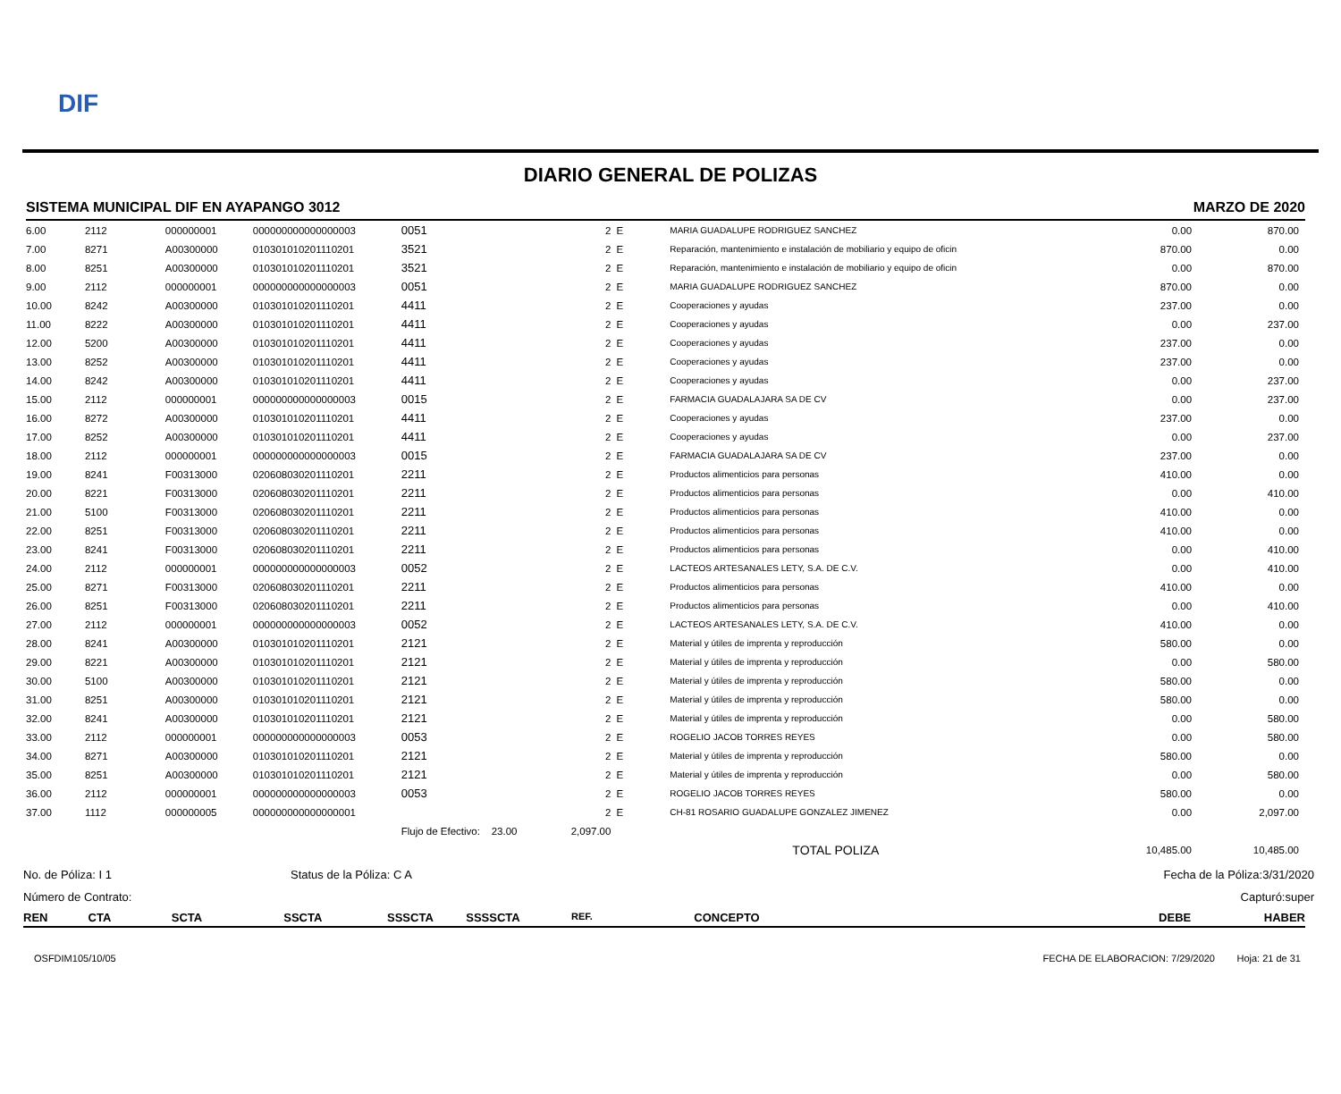DIF
DIARIO GENERAL DE POLIZAS
SISTEMA MUNICIPAL DIF EN AYAPANGO 3012 MARZO DE 2020
| 6.00 | 2112 | 000000001 | 000000000000000003 | 0051 | 2 | E | MARIA GUADALUPE RODRIGUEZ SANCHEZ | 0.00 | 870.00 |
| 7.00 | 8271 | A00300000 | 010301010201110201 | 3521 | 2 | E | Reparación, mantenimiento e instalación de mobiliario y equipo de oficin | 870.00 | 0.00 |
| 8.00 | 8251 | A00300000 | 010301010201110201 | 3521 | 2 | E | Reparación, mantenimiento e instalación de mobiliario y equipo de oficin | 0.00 | 870.00 |
| 9.00 | 2112 | 000000001 | 000000000000000003 | 0051 | 2 | E | MARIA GUADALUPE RODRIGUEZ SANCHEZ | 870.00 | 0.00 |
| 10.00 | 8242 | A00300000 | 010301010201110201 | 4411 | 2 | E | Cooperaciones y ayudas | 237.00 | 0.00 |
| 11.00 | 8222 | A00300000 | 010301010201110201 | 4411 | 2 | E | Cooperaciones y ayudas | 0.00 | 237.00 |
| 12.00 | 5200 | A00300000 | 010301010201110201 | 4411 | 2 | E | Cooperaciones y ayudas | 237.00 | 0.00 |
| 13.00 | 8252 | A00300000 | 010301010201110201 | 4411 | 2 | E | Cooperaciones y ayudas | 237.00 | 0.00 |
| 14.00 | 8242 | A00300000 | 010301010201110201 | 4411 | 2 | E | Cooperaciones y ayudas | 0.00 | 237.00 |
| 15.00 | 2112 | 000000001 | 000000000000000003 | 0015 | 2 | E | FARMACIA GUADALAJARA SA DE CV | 0.00 | 237.00 |
| 16.00 | 8272 | A00300000 | 010301010201110201 | 4411 | 2 | E | Cooperaciones y ayudas | 237.00 | 0.00 |
| 17.00 | 8252 | A00300000 | 010301010201110201 | 4411 | 2 | E | Cooperaciones y ayudas | 0.00 | 237.00 |
| 18.00 | 2112 | 000000001 | 000000000000000003 | 0015 | 2 | E | FARMACIA GUADALAJARA SA DE CV | 237.00 | 0.00 |
| 19.00 | 8241 | F00313000 | 020608030201110201 | 2211 | 2 | E | Productos alimenticios para personas | 410.00 | 0.00 |
| 20.00 | 8221 | F00313000 | 020608030201110201 | 2211 | 2 | E | Productos alimenticios para personas | 0.00 | 410.00 |
| 21.00 | 5100 | F00313000 | 020608030201110201 | 2211 | 2 | E | Productos alimenticios para personas | 410.00 | 0.00 |
| 22.00 | 8251 | F00313000 | 020608030201110201 | 2211 | 2 | E | Productos alimenticios para personas | 410.00 | 0.00 |
| 23.00 | 8241 | F00313000 | 020608030201110201 | 2211 | 2 | E | Productos alimenticios para personas | 0.00 | 410.00 |
| 24.00 | 2112 | 000000001 | 000000000000000003 | 0052 | 2 | E | LACTEOS ARTESANALES LETY, S.A. DE C.V. | 0.00 | 410.00 |
| 25.00 | 8271 | F00313000 | 020608030201110201 | 2211 | 2 | E | Productos alimenticios para personas | 410.00 | 0.00 |
| 26.00 | 8251 | F00313000 | 020608030201110201 | 2211 | 2 | E | Productos alimenticios para personas | 0.00 | 410.00 |
| 27.00 | 2112 | 000000001 | 000000000000000003 | 0052 | 2 | E | LACTEOS ARTESANALES LETY, S.A. DE C.V. | 410.00 | 0.00 |
| 28.00 | 8241 | A00300000 | 010301010201110201 | 2121 | 2 | E | Material y útiles de imprenta y reproducción | 580.00 | 0.00 |
| 29.00 | 8221 | A00300000 | 010301010201110201 | 2121 | 2 | E | Material y útiles de imprenta y reproducción | 0.00 | 580.00 |
| 30.00 | 5100 | A00300000 | 010301010201110201 | 2121 | 2 | E | Material y útiles de imprenta y reproducción | 580.00 | 0.00 |
| 31.00 | 8251 | A00300000 | 010301010201110201 | 2121 | 2 | E | Material y útiles de imprenta y reproducción | 580.00 | 0.00 |
| 32.00 | 8241 | A00300000 | 010301010201110201 | 2121 | 2 | E | Material y útiles de imprenta y reproducción | 0.00 | 580.00 |
| 33.00 | 2112 | 000000001 | 000000000000000003 | 0053 | 2 | E | ROGELIO JACOB TORRES REYES | 0.00 | 580.00 |
| 34.00 | 8271 | A00300000 | 010301010201110201 | 2121 | 2 | E | Material y útiles de imprenta y reproducción | 580.00 | 0.00 |
| 35.00 | 8251 | A00300000 | 010301010201110201 | 2121 | 2 | E | Material y útiles de imprenta y reproducción | 0.00 | 580.00 |
| 36.00 | 2112 | 000000001 | 000000000000000003 | 0053 | 2 | E | ROGELIO JACOB TORRES REYES | 580.00 | 0.00 |
| 37.00 | 1112 | 000000005 | 000000000000000001 | | 2 | E | CH-81 ROSARIO GUADALUPE GONZALEZ JIMENEZ | 0.00 | 2,097.00 |
| | | | | Flujo de Efectivo: 23.00 | 2,097.00 | | | | |
| | | | | | | | TOTAL POLIZA | 10,485.00 | 10,485.00 |
No. de Póliza: I 1 Status de la Póliza: C A Fecha de la Póliza:3/31/2020
Número de Contrato: Capturó:super
REN CTA SCTA SSCTA SSSCTA SSSSCTA REF. CONCEPTO DEBE HABER
OSFDIM105/10/05 FECHA DE ELABORACION: 7/29/2020 Hoja: 21 de 31